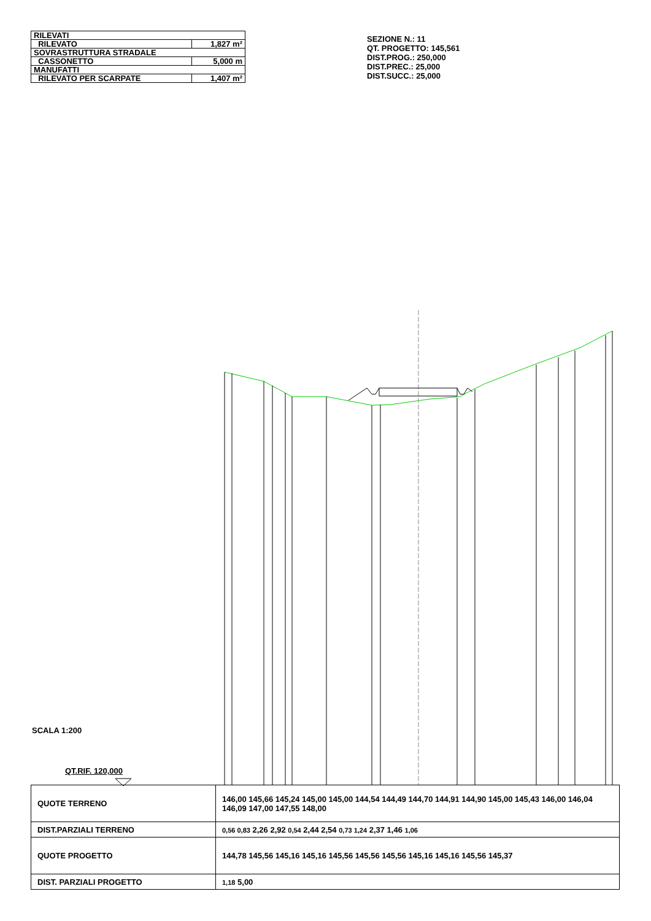| RILEVATI | |
| RILEVATO | 1,827 m² |
| SOVRASTRUTTURA STRADALE | |
| CASSONETTO | 5,000 m |
| MANUFATTI | |
| RILEVATO PER SCARPATE | 1,407 m² |
SEZIONE N.: 11
QT. PROGETTO: 145,561
DIST.PROG.: 250,000
DIST.PREC.: 25,000
DIST.SUCC.: 25,000
SCALA 1:200
QT.RIF. 120,000
| QUOTE TERRENO | 146,00 145,66 145,24 145,00 145,00 144,54 144,49 144,70 144,91 144,90 145,00 145,43 146,00 146,04 146,09 147,00 147,55 148,00 |
| DIST.PARZIALI TERRENO | 0,56 0,83 2,26 2,92 0,54 2,44 2,54 0,73 1,24 2,37 1,46 1,06 |
| QUOTE PROGETTO | 144,78 145,56 145,16 145,16 145,56 145,56 145,56 145,16 145,16 145,56 145,37 |
| DIST. PARZIALI PROGETTO | 1,18 5,00 |